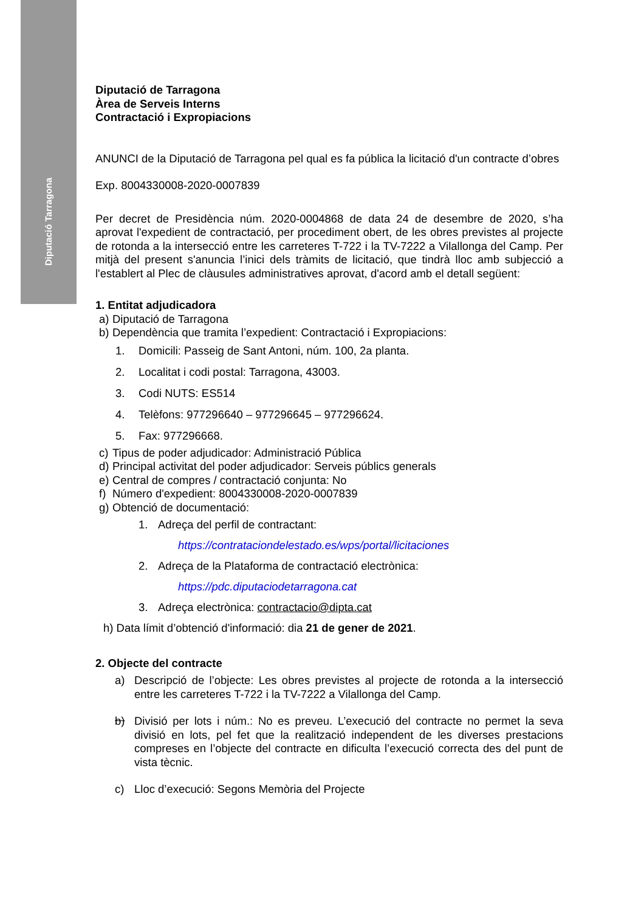Diputació Tarragona
Diputació de Tarragona
Àrea de Serveis Interns
Contractació i Expropiacions
ANUNCI de la Diputació de Tarragona pel qual es fa pública la licitació d'un contracte d’obres
Exp. 8004330008-2020-0007839
Per decret de Presidència núm. 2020-0004868 de data 24 de desembre de 2020, s’ha aprovat l'expedient de contractació, per procediment obert, de les obres previstes al projecte de rotonda a la intersecció entre les carreteres T-722 i la TV-7222 a Vilallonga del Camp. Per mitjà del present s'anuncia l’inici dels tràmits de licitació, que tindrà lloc amb subjecció a l'establert al Plec de clàusules administratives aprovat, d'acord amb el detall següent:
1. Entitat adjudicadora
a) Diputació de Tarragona
b) Dependència que tramita l’expedient: Contractació i Expropiacions:
1. Domicili: Passeig de Sant Antoni, núm. 100, 2a planta.
2. Localitat i codi postal: Tarragona, 43003.
3. Codi NUTS: ES514
4. Telèfons: 977296640 – 977296645 – 977296624.
5. Fax: 977296668.
c) Tipus de poder adjudicador: Administració Pública
d) Principal activitat del poder adjudicador: Serveis públics generals
e) Central de compres / contractació conjunta: No
f) Número d'expedient: 8004330008-2020-0007839
g) Obtenció de documentació:
1. Adreça del perfil de contractant:
https://contrataciondelestado.es/wps/portal/licitaciones
2. Adreça de la Plataforma de contractació electrònica:
https://pdc.diputaciodetarragona.cat
3. Adreça electrònica: contractacio@dipta.cat
h) Data límit d’obtenció d'informació: dia 21 de gener de 2021.
2. Objecte del contracte
a) Descripció de l’objecte: Les obres previstes al projecte de rotonda a la intersecció entre les carreteres T-722 i la TV-7222 a Vilallonga del Camp.
b) Divisió per lots i núm.: No es preveu. L’execució del contracte no permet la seva divisió en lots, pel fet que la realització independent de les diverses prestacions compreses en l’objecte del contracte en dificulta l’execució correcta des del punt de vista tècnic.
c) Lloc d’execució: Segons Memòria del Projecte